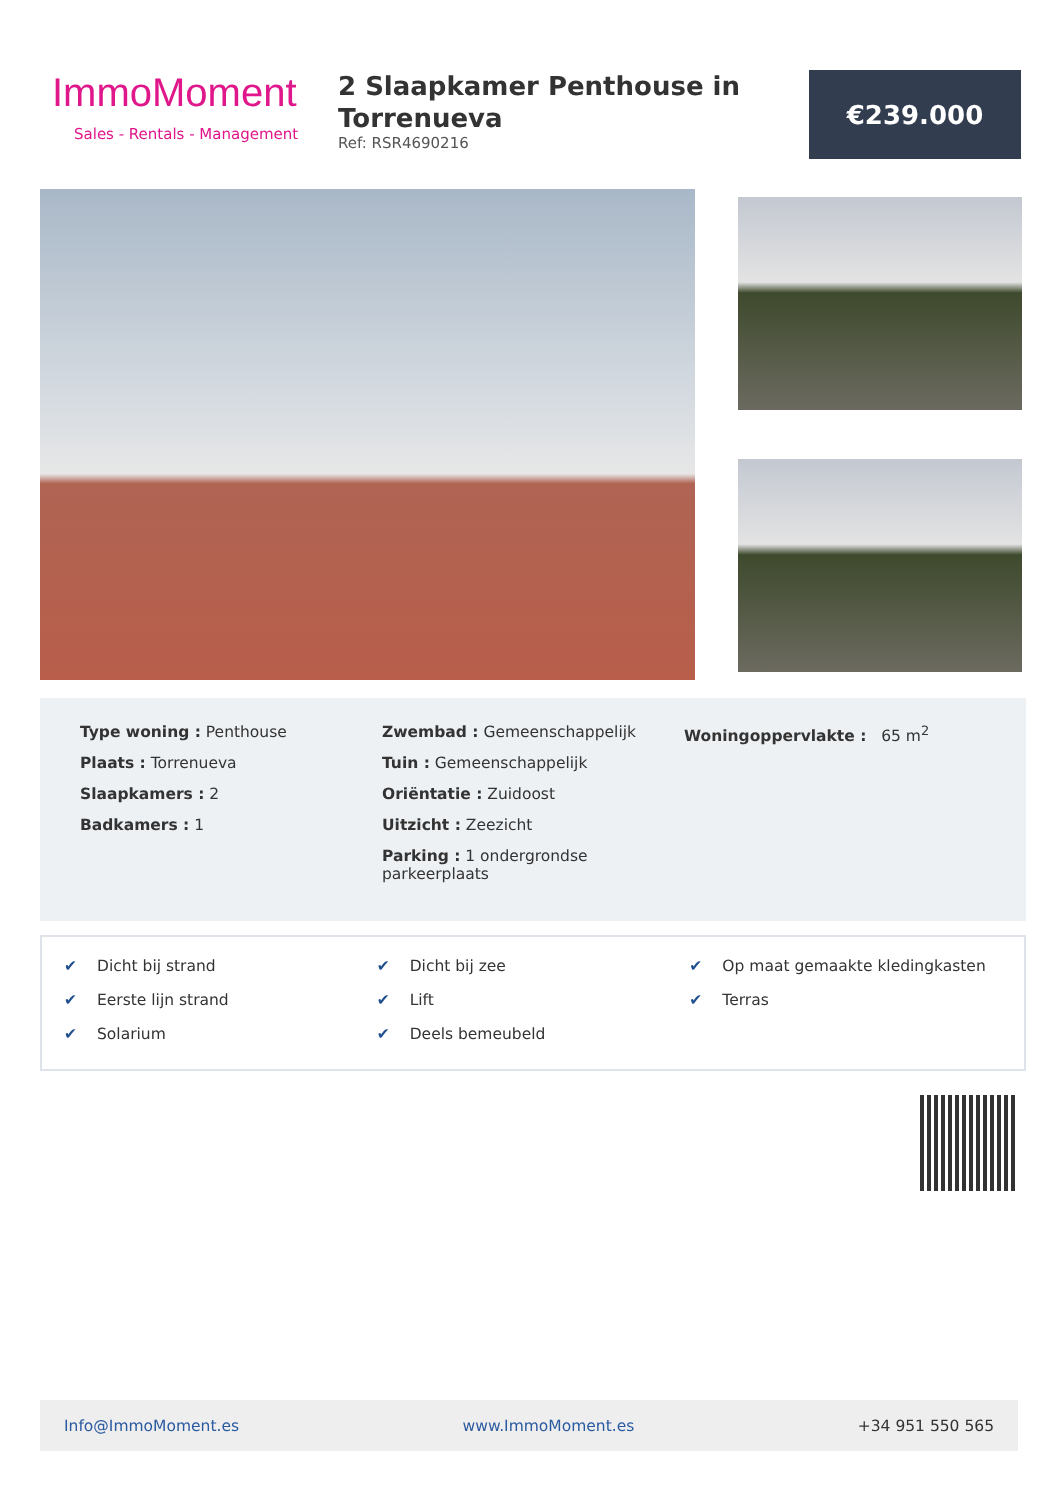ImmoMoment
Sales - Rentals - Management
2 Slaapkamer Penthouse in Torrenueva
Ref: RSR4690216
€239.000
Type woning : Penthouse
Plaats : Torrenueva
Slaapkamers : 2
Badkamers : 1
Zwembad : Gemeenschappelijk
Tuin : Gemeenschappelijk
Oriëntatie : Zuidoost
Uitzicht : Zeezicht
Parking : 1 ondergrondse parkeerplaats
Woningoppervlakte : 65 m<sup>2</sup>
✔ Dicht bij strand
✔ Dicht bij zee
✔ Op maat gemaakte kledingkasten
✔ Eerste lijn strand
✔ Lift
✔ Terras
✔ Solarium
✔ Deels bemeubeld
Info@ImmoMoment.es www.ImmoMoment.es +34 951 550 565